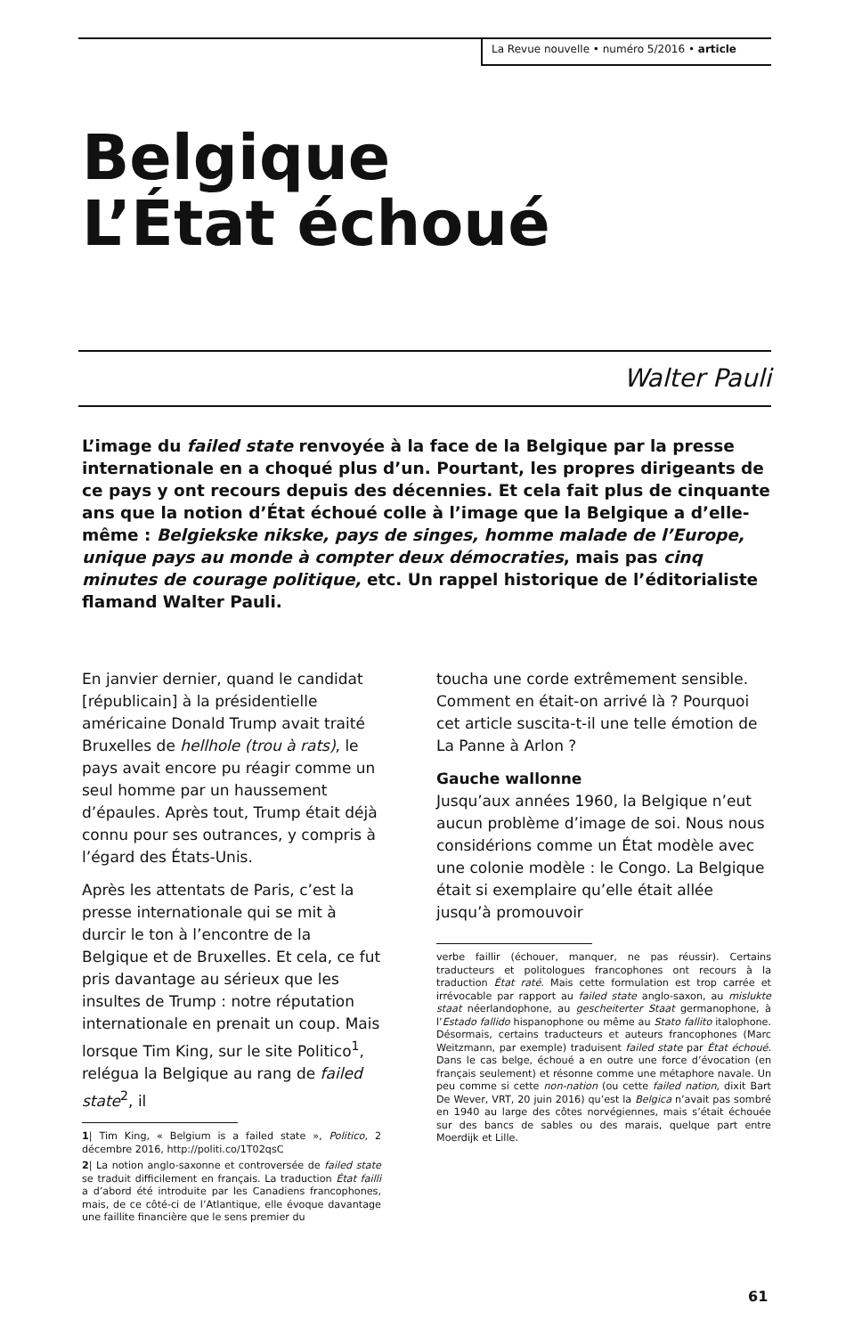La Revue nouvelle • numéro 5/2016 • article
Belgique
L’État échoué
Walter Pauli
L’image du failed state renvoyée à la face de la Belgique par la presse internationale en a choqué plus d’un. Pourtant, les propres dirigeants de ce pays y ont recours depuis des décennies. Et cela fait plus de cinquante ans que la notion d’État échoué colle à l’image que la Belgique a d’elle-même : Belgiekske nikske, pays de singes, homme malade de l’Europe, unique pays au monde à compter deux démocraties, mais pas cinq minutes de courage politique, etc. Un rappel historique de l’éditorialiste flamand Walter Pauli.
En janvier dernier, quand le candidat [républicain] à la présidentielle américaine Donald Trump avait traité Bruxelles de hellhole (trou à rats), le pays avait encore pu réagir comme un seul homme par un haussement d’épaules. Après tout, Trump était déjà connu pour ses outrances, y compris à l’égard des États-Unis.
Après les attentats de Paris, c’est la presse internationale qui se mit à durcir le ton à l’encontre de la Belgique et de Bruxelles. Et cela, ce fut pris davantage au sérieux que les insultes de Trump : notre réputation internationale en prenait un coup. Mais lorsque Tim King, sur le site Politico<sup>1</sup>, relégua la Belgique au rang de failed state<sup>2</sup>, il
1| Tim King, « Belgium is a failed state », Politico, 2 décembre 2016, http://politi.co/1T02qsC
2| La notion anglo-saxonne et controversée de failed state se traduit difficilement en français. La traduction État failli a d’abord été introduite par les Canadiens francophones, mais, de ce côté-ci de l’Atlantique, elle évoque davantage une faillite financière que le sens premier du
toucha une corde extrêmement sensible. Comment en était-on arrivé là ? Pourquoi cet article suscita-t-il une telle émotion de La Panne à Arlon ?
Gauche wallonne
Jusqu’aux années 1960, la Belgique n’eut aucun problème d’image de soi. Nous nous considérions comme un État modèle avec une colonie modèle : le Congo. La Belgique était si exemplaire qu’elle était allée jusqu’à promouvoir
verbe faillir (échouer, manquer, ne pas réussir). Certains traducteurs et politologues francophones ont recours à la traduction État raté. Mais cette formulation est trop carrée et irrévocable par rapport au failed state anglo-saxon, au mislukte staat néerlandophone, au gescheiterter Staat germanophone, à l’Estado fallido hispanophone ou même au Stato fallito italophone. Désormais, certains traducteurs et auteurs francophones (Marc Weitzmann, par exemple) traduisent failed state par État échoué. Dans le cas belge, échoué a en outre une force d’évocation (en français seulement) et résonne comme une métaphore navale. Un peu comme si cette non-nation (ou cette failed nation, dixit Bart De Wever, VRT, 20 juin 2016) qu’est la Belgica n’avait pas sombré en 1940 au large des côtes norvégiennes, mais s’était échouée sur des bancs de sables ou des marais, quelque part entre Moerdijk et Lille.
61